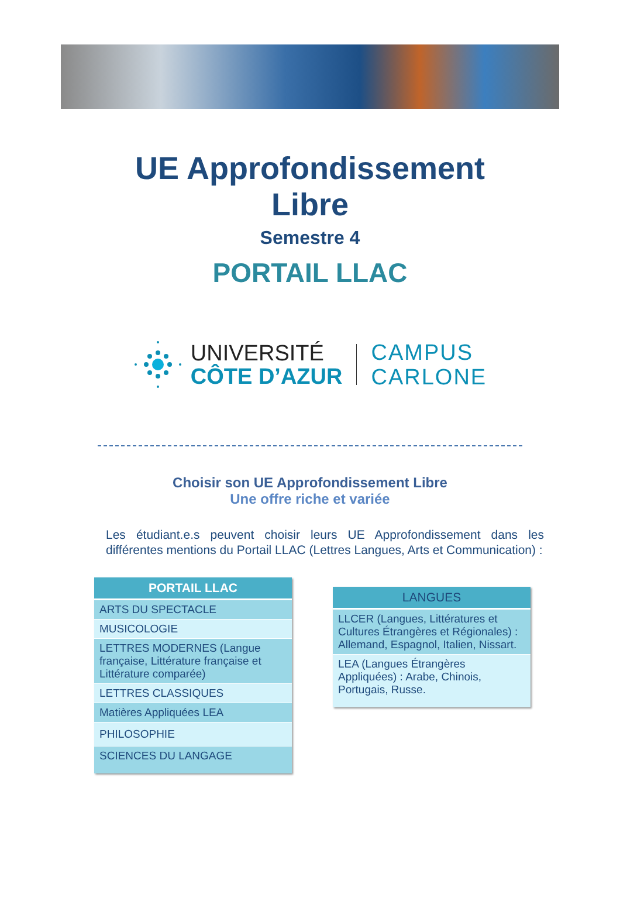UE Approfondissement
Libre
Semestre 4
PORTAIL LLAC
UNIVERSITÉ
CÔTE D’AZUR
CAMPUS
CARLONE
Choisir son UE Approfondissement Libre
Une offre riche et variée
Les étudiant.e.s peuvent choisir leurs UE Approfondissement dans les différentes mentions du Portail LLAC (Lettres Langues, Arts et Communication) :
| PORTAIL LLAC |
| --- |
| ARTS DU SPECTACLE |
| MUSICOLOGIE |
| LETTRES MODERNES (Langue française, Littérature française et Littérature comparée) |
| LETTRES CLASSIQUES |
| Matières Appliquées LEA |
| PHILOSOPHIE |
| SCIENCES DU LANGAGE |
| LANGUES |
| --- |
| LLCER (Langues, Littératures et Cultures Étrangères et Régionales) : Allemand, Espagnol, Italien, Nissart. |
| LEA (Langues Étrangères Appliquées) : Arabe, Chinois, Portugais, Russe. |